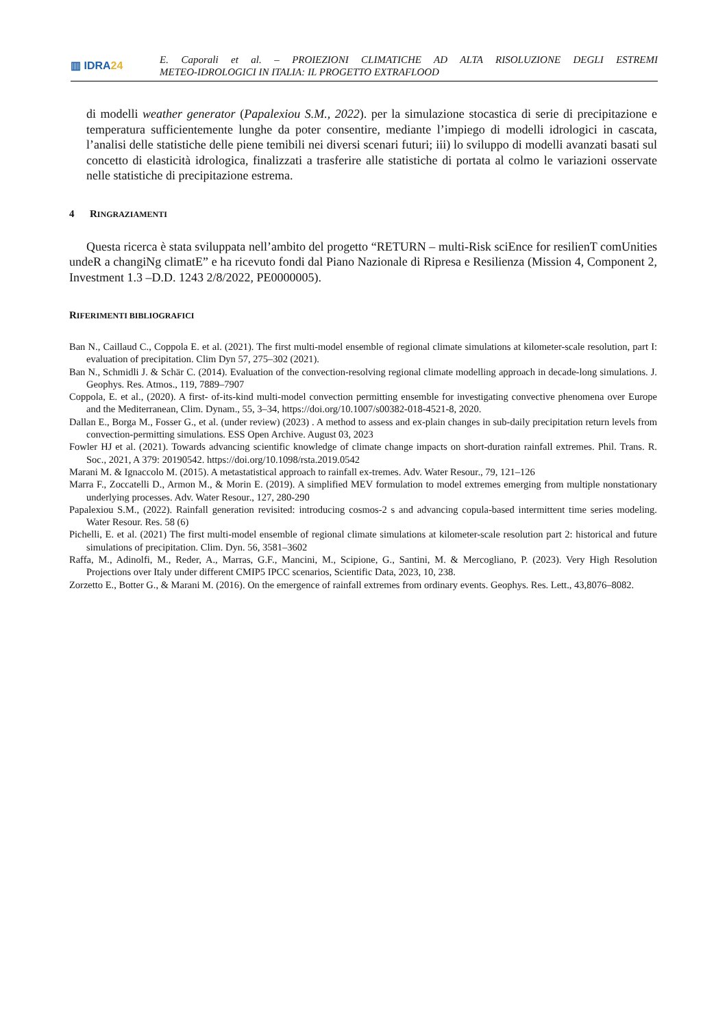▥ IDRA24
E. Caporali et al. – PROIEZIONI CLIMATICHE AD ALTA RISOLUZIONE DEGLI ESTREMI
METEO-IDROLOGICI IN ITALIA: IL PROGETTO EXTRAFLOOD
di modelli weather generator (Papalexiou S.M., 2022). per la simulazione stocastica di serie di precipitazione e temperatura sufficientemente lunghe da poter consentire, mediante l’impiego di modelli idrologici in cascata, l’analisi delle statistiche delle piene temibili nei diversi scenari futuri; iii) lo sviluppo di modelli avanzati basati sul concetto di elasticità idrologica, finalizzati a trasferire alle statistiche di portata al colmo le variazioni osservate nelle statistiche di precipitazione estrema.
4 RINGRAZIAMENTI
Questa ricerca è stata sviluppata nell’ambito del progetto “RETURN – multi-Risk sciEnce for resilienT comUnities undeR a changiNg climatE” e ha ricevuto fondi dal Piano Nazionale di Ripresa e Resilienza (Mission 4, Component 2, Investment 1.3 –D.D. 1243 2/8/2022, PE0000005).
RIFERIMENTI BIBLIOGRAFICI
Ban N., Caillaud C., Coppola E. et al. (2021). The first multi-model ensemble of regional climate simulations at kilometer-scale resolution, part I: evaluation of precipitation. Clim Dyn 57, 275–302 (2021).
Ban N., Schmidli J. & Schär C. (2014). Evaluation of the convection-resolving regional climate modelling approach in decade-long simulations. J. Geophys. Res. Atmos., 119, 7889–7907
Coppola, E. et al., (2020). A first- of-its-kind multi-model convection permitting ensemble for investigating convective phenomena over Europe and the Mediterranean, Clim. Dynam., 55, 3–34, https://doi.org/10.1007/s00382-018-4521-8, 2020.
Dallan E., Borga M., Fosser G., et al. (under review) (2023) . A method to assess and ex-plain changes in sub-daily precipitation return levels from convection-permitting simulations. ESS Open Archive. August 03, 2023
Fowler HJ et al. (2021). Towards advancing scientific knowledge of climate change impacts on short-duration rainfall extremes. Phil. Trans. R. Soc., 2021, A 379: 20190542. https://doi.org/10.1098/rsta.2019.0542
Marani M. & Ignaccolo M. (2015). A metastatistical approach to rainfall ex-tremes. Adv. Water Resour., 79, 121–126
Marra F., Zoccatelli D., Armon M., & Morin E. (2019). A simplified MEV formulation to model extremes emerging from multiple nonstationary underlying processes. Adv. Water Resour., 127, 280-290
Papalexiou S.M., (2022). Rainfall generation revisited: introducing cosmos-2 s and advancing copula-based intermittent time series modeling. Water Resour. Res. 58 (6)
Pichelli, E. et al. (2021) The first multi-model ensemble of regional climate simulations at kilometer-scale resolution part 2: historical and future simulations of precipitation. Clim. Dyn. 56, 3581–3602
Raffa, M., Adinolfi, M., Reder, A., Marras, G.F., Mancini, M., Scipione, G., Santini, M. & Mercogliano, P. (2023). Very High Resolution Projections over Italy under different CMIP5 IPCC scenarios, Scientific Data, 2023, 10, 238.
Zorzetto E., Botter G., & Marani M. (2016). On the emergence of rainfall extremes from ordinary events. Geophys. Res. Lett., 43,8076–8082.